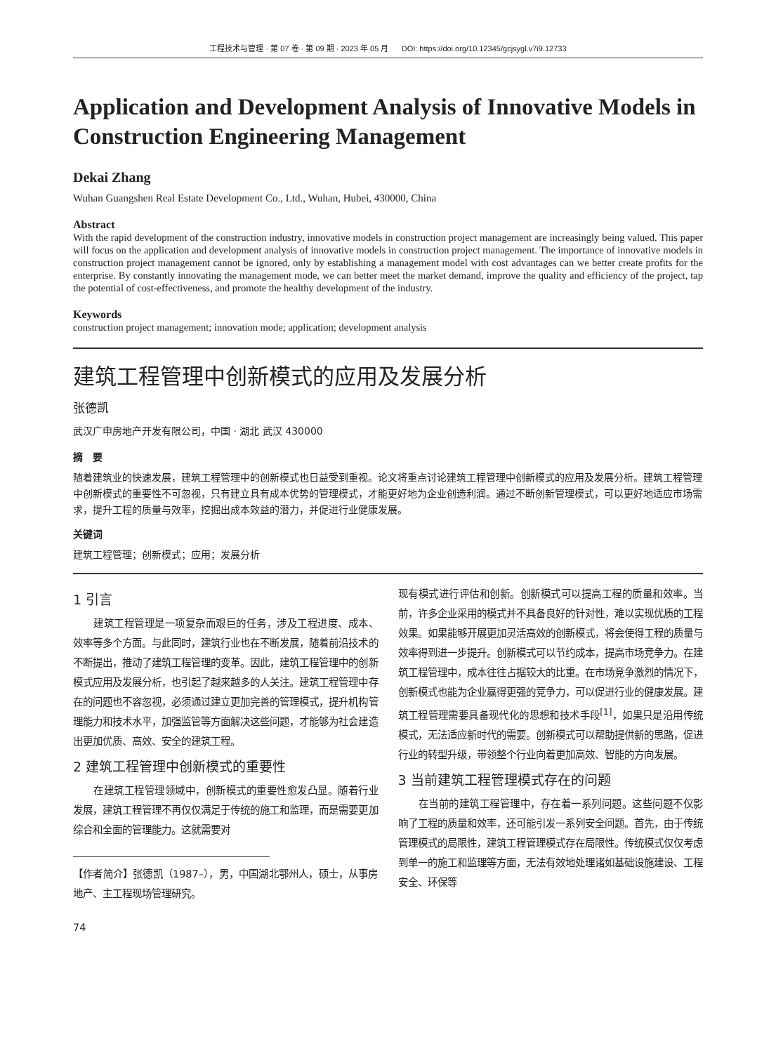工程技术与管理 · 第 07 卷 · 第 09 期 · 2023 年 05 月 DOI: https://doi.org/10.12345/gcjsygl.v7i9.12733
Application and Development Analysis of Innovative Models in Construction Engineering Management
Dekai Zhang
Wuhan Guangshen Real Estate Development Co., Ltd., Wuhan, Hubei, 430000, China
Abstract
With the rapid development of the construction industry, innovative models in construction project management are increasingly being valued. This paper will focus on the application and development analysis of innovative models in construction project management. The importance of innovative models in construction project management cannot be ignored, only by establishing a management model with cost advantages can we better create profits for the enterprise. By constantly innovating the management mode, we can better meet the market demand, improve the quality and efficiency of the project, tap the potential of cost-effectiveness, and promote the healthy development of the industry.
Keywords
construction project management; innovation mode; application; development analysis
建筑工程管理中创新模式的应用及发展分析
张德凯
武汉广申房地产开发有限公司，中国 · 湖北 武汉 430000
摘　要
随着建筑业的快速发展，建筑工程管理中的创新模式也日益受到重视。论文将重点讨论建筑工程管理中创新模式的应用及发展分析。建筑工程管理中创新模式的重要性不可忽视，只有建立具有成本优势的管理模式，才能更好地为企业创造利润。通过不断创新管理模式，可以更好地适应市场需求，提升工程的质量与效率，挖掘出成本效益的潜力，并促进行业健康发展。
关键词
建筑工程管理；创新模式；应用；发展分析
1 引言
建筑工程管理是一项复杂而艰巨的任务，涉及工程进度、成本、效率等多个方面。与此同时，建筑行业也在不断发展，随着前沿技术的不断提出，推动了建筑工程管理的变革。因此，建筑工程管理中的创新模式应用及发展分析，也引起了越来越多的人关注。建筑工程管理中存在的问题也不容忽视，必须通过建立更加完善的管理模式，提升机构管理能力和技术水平，加强监管等方面解决这些问题，才能够为社会建造出更加优质、高效、安全的建筑工程。
2 建筑工程管理中创新模式的重要性
在建筑工程管理领域中，创新模式的重要性愈发凸显。随着行业发展，建筑工程管理不再仅仅满足于传统的施工和监理，而是需要更加综合和全面的管理能力。这就需要对
【作者简介】张德凯（1987–），男，中国湖北鄂州人，硕士，从事房地产、主工程现场管理研究。
74
现有模式进行评估和创新。创新模式可以提高工程的质量和效率。当前，许多企业采用的模式并不具备良好的针对性，难以实现优质的工程效果。如果能够开展更加灵活高效的创新模式，将会使得工程的质量与效率得到进一步提升。创新模式可以节约成本，提高市场竞争力。在建筑工程管理中，成本往往占据较大的比重。在市场竞争激烈的情况下，创新模式也能为企业赢得更强的竞争力，可以促进行业的健康发展。建筑工程管理需要具备现代化的思想和技术手段<sup>[1]</sup>，如果只是沿用传统模式，无法适应新时代的需要。创新模式可以帮助提供新的思路，促进行业的转型升级，带领整个行业向着更加高效、智能的方向发展。
3 当前建筑工程管理模式存在的问题
在当前的建筑工程管理中，存在着一系列问题。这些问题不仅影响了工程的质量和效率，还可能引发一系列安全问题。首先，由于传统管理模式的局限性，建筑工程管理模式存在局限性。传统模式仅仅考虑到单一的施工和监理等方面，无法有效地处理诸如基础设施建设、工程安全、环保等